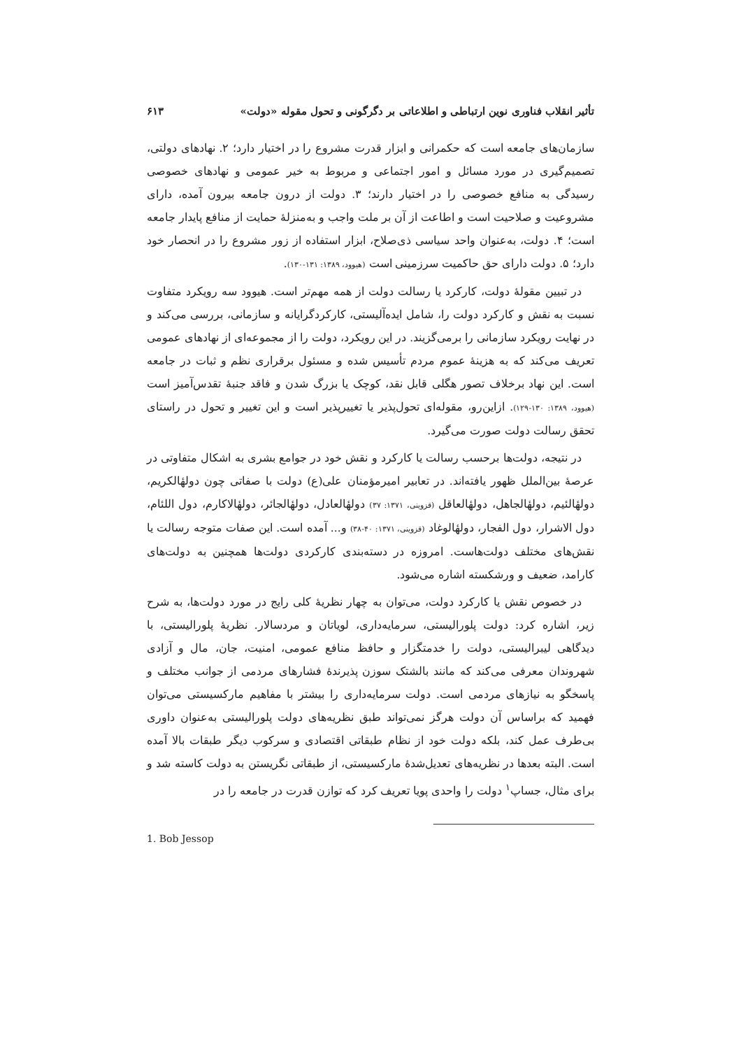تأثیر انقلاب فناوری نوین ارتباطی و اطلاعاتی بر دگرگونی و تحول مقوله «دولت» ۶۱۳
سازمان‌های جامعه است که حکمرانی و ابزار قدرت مشروع را در اختیار دارد؛ ۲. نهادهای دولتی، تصمیم‌گیری در مورد مسائل و امور اجتماعی و مربوط به خیر عمومی و نهادهای خصوصی رسیدگی به منافع خصوصی را در اختیار دارند؛ ۳. دولت از درون جامعه بیرون آمده، دارای مشروعیت و صلاحیت است و اطاعت از آن بر ملت واجب و به‌منزلهٔ حمایت از منافع پایدار جامعه است؛ ۴. دولت، به‌عنوان واحد سیاسی ذی‌صلاح، ابزار استفاده از زور مشروع را در انحصار خود دارد؛ ۵. دولت دارای حق حاکمیت سرزمینی است (هیوود، ۱۳۸۹: ۱۳۱-۱۳۰).
در تبیین مقولهٔ دولت، کارکرد یا رسالت دولت از همه مهم‌تر است. هیوود سه رویکرد متفاوت نسبت به نقش و کارکرد دولت را، شامل ایده‌آلیستی، کارکردگرایانه و سازمانی، بررسی می‌کند و در نهایت رویکرد سازمانی را برمی‌گزیند. در این رویکرد، دولت را از مجموعه‌ای از نهادهای عمومی تعریف می‌کند که به هزینهٔ عموم مردم تأسیس شده و مسئول برقراری نظم و ثبات در جامعه است. این نهاد برخلاف تصور هگلی قابل نقد، کوچک یا بزرگ شدن و فاقد جنبهٔ تقدس‌آمیز است (هیوود، ۱۳۸۹: ۱۳۰-۱۲۹). ازاین‌رو، مقوله‌ای تحول‌پذیر یا تغییرپذیر است و این تغییر و تحول در راستای تحقق رسالت دولت صورت می‌گیرد.
در نتیجه، دولت‌ها برحسب رسالت یا کارکرد و نقش خود در جوامع بشری به اشکال متفاوتی در عرصهٔ بین‌الملل ظهور یافته‌اند. در تعابیر امیرمؤمنان علی(ع) دولت با صفاتی چون دولهٔالکریم، دولهٔالئیم، دولهٔالجاهل، دولهٔالعاقل (قزوینی، ۱۳۷۱: ۳۷) دولهٔالعادل، دولهٔالجائر، دولهٔالاکارم، دول اللئام، دول الاشرار، دول الفجار، دولهٔالوغاد (قزوینی، ۱۳۷۱: ۴۰-۳۸) و... آمده است. این صفات متوجه رسالت یا نقش‌های مختلف دولت‌هاست. امروزه در دسته‌بندی کارکردی دولت‌ها همچنین به دولت‌های کارامد، ضعیف و ورشکسته اشاره می‌شود.
در خصوص نقش یا کارکرد دولت، می‌توان به چهار نظریهٔ کلی رایج در مورد دولت‌ها، به شرح زیر، اشاره کرد: دولت پلورالیستی، سرمایه‌داری، لویاتان و مردسالار. نظریهٔ پلورالیستی، با دیدگاهی لیبرالیستی، دولت را خدمتگزار و حافظ منافع عمومی، امنیت، جان، مال و آزادی شهروندان معرفی می‌کند که مانند بالشتک سوزن پذیرندهٔ فشارهای مردمی از جوانب مختلف و پاسخگو به نیازهای مردمی است. دولت سرمایه‌داری را بیشتر با مفاهیم مارکسیستی می‌توان فهمید که براساس آن دولت هرگز نمی‌تواند طبق نظریه‌های دولت پلورالیستی به‌عنوان داوری بی‌طرف عمل کند، بلکه دولت خود از نظام طبقاتی اقتصادی و سرکوب دیگر طبقات بالا آمده است. البته بعدها در نظریه‌های تعدیل‌شدهٔ مارکسیستی، از طبقاتی نگریستن به دولت کاسته شد و برای مثال، جساپ<sup>۱</sup> دولت را واحدی پویا تعریف کرد که توازن قدرت در جامعه را در
1. Bob Jessop